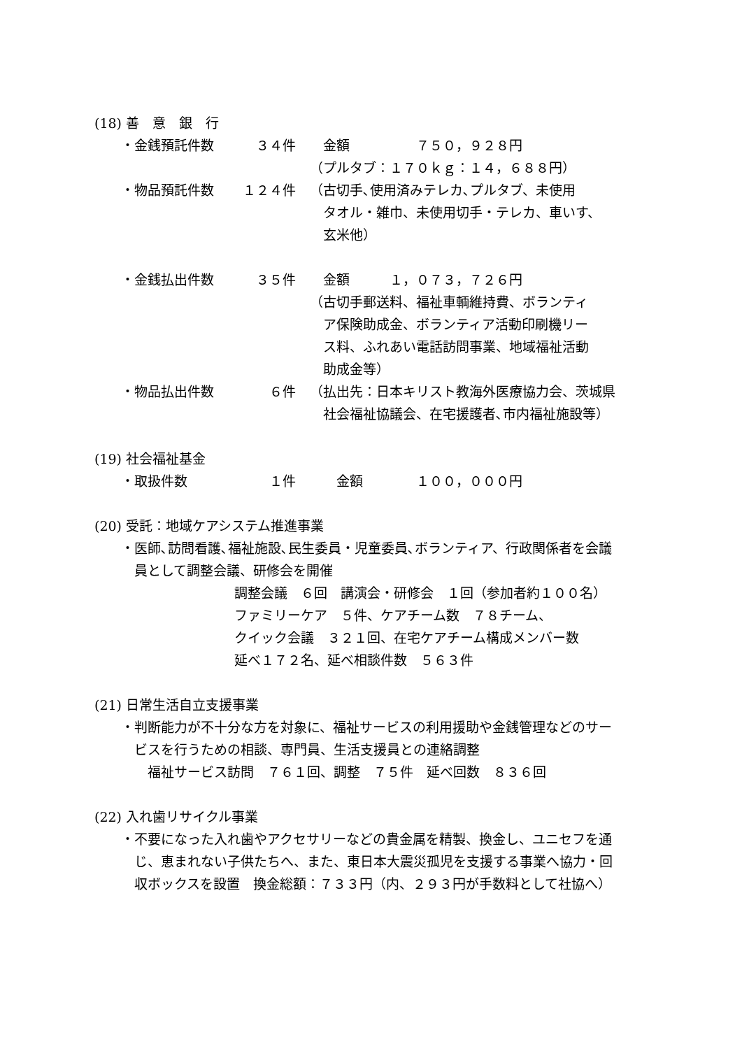(18) 善　意　銀　行
・金銭預託件数 ３４件　金額　　　　　７５０，９２８円
（プルタブ：１７０ｋｇ：１４，６８８円）
・物品預託件数 １２４件 （古切手､使用済みテレカ､プルタブ、未使用
　タオル・雑巾、未使用切手・テレカ、車いす、
　玄米他）
・金銭払出件数 ３５件　金額　　　１，０７３，７２６円
（古切手郵送料、福祉車輌維持費、ボランティ
　ア保険助成金、ボランティア活動印刷機リー
　ス料、ふれあい電話訪問事業、地域福祉活動
　助成金等）
・物品払出件数 ６件 （払出先：日本キリスト教海外医療協力会、茨城県
　社会福祉協議会、在宅援護者､市内福祉施設等）
(19) 社会福祉基金
・取扱件数 １件　　金額　　　　１００，０００円
(20) 受託：地域ケアシステム推進事業
・医師､訪問看護､福祉施設､民生委員・児童委員､ボランティア、行政関係者を会議
　員として調整会議、研修会を開催
調整会議　６回　講演会・研修会　１回（参加者約１００名）
ファミリーケア　５件、ケアチーム数　７８チーム、
クイック会議　３２１回、在宅ケアチーム構成メンバー数
延べ１７２名、延べ相談件数　５６３件
(21) 日常生活自立支援事業
・判断能力が不十分な方を対象に、福祉サービスの利用援助や金銭管理などのサー
　ビスを行うための相談、専門員、生活支援員との連絡調整
　　福祉サービス訪問　７６１回、調整　７５件　延べ回数　８３６回
(22) 入れ歯リサイクル事業
・不要になった入れ歯やアクセサリーなどの貴金属を精製、換金し、ユニセフを通
　じ、恵まれない子供たちへ、また、東日本大震災孤児を支援する事業へ協力・回
　収ボックスを設置　換金総額：７３３円（内、２９３円が手数料として社協へ）